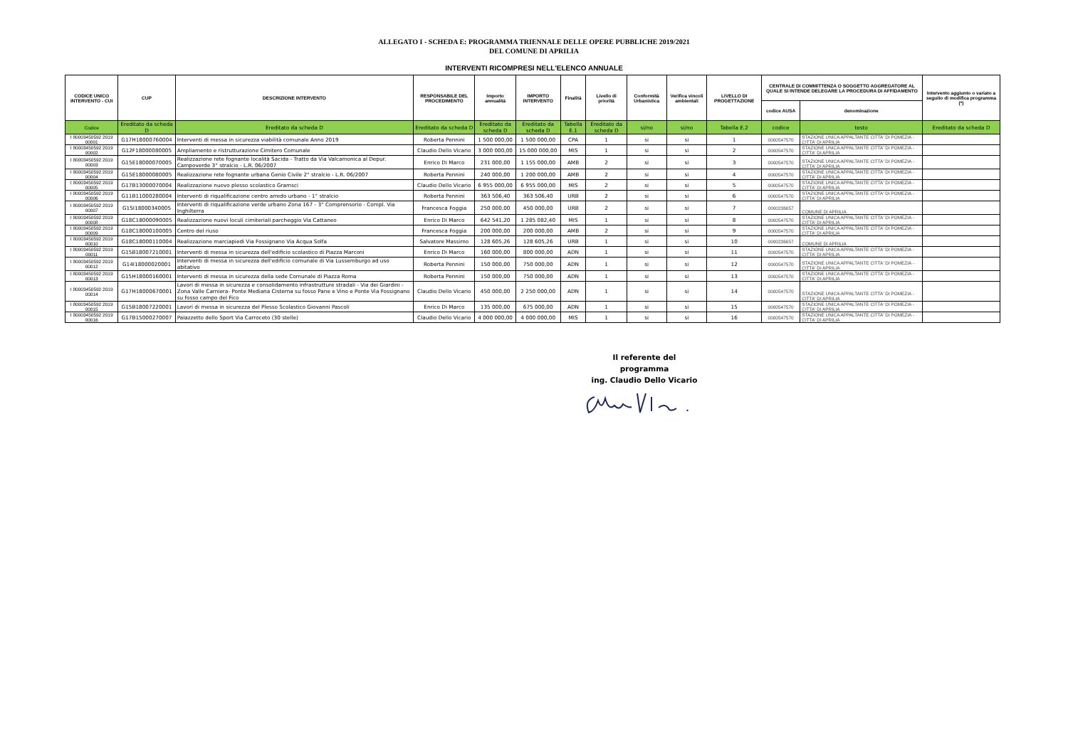ALLEGATO I - SCHEDA E: PROGRAMMA TRIENNALE DELLE OPERE PUBBLICHE 2019/2021
DEL COMUNE DI APRILIA
INTERVENTI RICOMPRESI NELL'ELENCO ANNUALE
| CODICE UNICO INTERVENTO - CUI | CUP | DESCRIZIONE INTERVENTO | RESPONSABILE DEL PROCEDIMENTO | Importo annualità | IMPORTO INTERVENTO | Finalità | Livello di priorità | Conformità Urbanistica | Verifica vincoli ambientali | LIVELLO DI PROGETTAZIONE | CENTRALE DI COMMITTENZA O SOGGETTO AGGREGATORE AL QUALE SI INTENDE DELEGARE LA PROCEDURA DI AFFIDAMENTO | | Intervento aggiunto o variato a seguito di modifica programma (*) |
| --- | --- | --- | --- | --- | --- | --- | --- | --- | --- | --- | --- | --- | --- |
| | | | | | | | | | | | codice AUSA | denominazione | |
| Codice | Ereditato da scheda D | Ereditato da scheda D | Ereditato da scheda D | Ereditato da scheda D | Ereditato da scheda D | Tabella E.1 | Ereditato da scheda D | si/no | si/no | Tabella E.2 | codice | testo | Ereditato da scheda D |
| I 80003450592 2019 00001 | G17H18000760004 | Interventi di messa in sicurezza viabilità comunale Anno 2019 | Roberta Pennini | 1 500 000,00 | 1 500 000,00 | CPA | 1 | si | si | 1 | 0000547570 | STAZIONE UNICA APPALTANTE CITTA' DI POMEZIA - CITTA' DI APRILIA | |
| I 80003450592 2019 00002 | G12F18000080005 | Ampliamento e ristrutturazione Cimitero Comunale | Claudio Dello Vicario | 3 000 000,00 | 15 000 000,00 | MIS | 1 | si | si | 2 | 0000547570 | STAZIONE UNICA APPALTANTE CITTA' DI POMEZIA - CITTA' DI APRILIA | |
| I 80003450592 2019 00003 | G15E18000070005 | Realizzazione rete fognante località Sacida - Tratto da Via Valcamonica al Depur. Campoverde 3° stralcio - L.R. 06/2007 | Enrico Di Marco | 231 000,00 | 1 155 000,00 | AMB | 2 | si | si | 3 | 0000547570 | STAZIONE UNICA APPALTANTE CITTA' DI POMEZIA - CITTA' DI APRILIA | |
| I 80003450592 2019 00004 | G15E18000080005 | Realizzazione rete fognante urbana Genio Civile 2° stralcio - L.R. 06/2007 | Roberta Pennini | 240 000,00 | 1 200 000,00 | AMB | 2 | si | si | 4 | 0000547570 | STAZIONE UNICA APPALTANTE CITTA' DI POMEZIA - CITTA' DI APRILIA | |
| I 80003450592 2019 00005 | G17B13000070004 | Realizzazione nuovo plesso scolastico Gramsci | Claudio Dello Vicario | 6 955 000,00 | 6 955 000,00 | MIS | 2 | si | si | 5 | 0000547570 | STAZIONE UNICA APPALTANTE CITTA' DI POMEZIA - CITTA' DI APRILIA | |
| I 80003450592 2019 00006 | G11B11000280004 | Interventi di riqualificazione centro arredo urbano - 1° stralcio | Roberta Pennini | 363 506,40 | 363 506,40 | URB | 2 | si | si | 6 | 0000547570 | STAZIONE UNICA APPALTANTE CITTA' DI POMEZIA - CITTA' DI APRILIA | |
| I 80003450592 2019 00007 | G15I18000340005 | Interventi di riqualificazione verde urbano Zona 167 - 3° Comprensorio - Compl. Via Inghilterra | Francesca Foggia | 250 000,00 | 450 000,00 | URB | 2 | si | si | 7 | 0000236657 | COMUNE DI APRILIA | |
| I 80003450592 2019 00008 | G18C18000090005 | Realizzazione nuovi loculi cimiteriali parcheggio Via Cattaneo | Enrico Di Marco | 642 541,20 | 1 285 082,40 | MIS | 1 | si | si | 8 | 0000547570 | STAZIONE UNICA APPALTANTE CITTA' DI POMEZIA - CITTA' DI APRILIA | |
| I 80003450592 2019 00009 | G18C18000100005 | Centro del riuso | Francesca Foggia | 200 000,00 | 200 000,00 | AMB | 2 | si | si | 9 | 0000547570 | STAZIONE UNICA APPALTANTE CITTA' DI POMEZIA - CITTA' DI APRILIA | |
| I 80003450592 2019 00010 | G18C18000110004 | Realizzazione marciapiedi Via Fossignano Via Acqua Solfa | Salvatore Massimo | 128 605,26 | 128 605,26 | URB | 1 | si | si | 10 | 0000236657 | COMUNE DI APRILIA | |
| I 80003450592 2019 00011 | G15B18007210001 | Interventi di messa in sicurezza dell'edificio scolastico di Piazza Marconi | Enrico Di Marco | 160 000,00 | 800 000,00 | ADN | 1 | si | si | 11 | 0000547570 | STAZIONE UNICA APPALTANTE CITTA' DI POMEZIA - CITTA' DI APRILIA | |
| I 80003450592 2019 00012 | G14I18000020001 | Interventi di messa in sicurezza dell'edificio comunale di Via Lussemburgo ad uso abitativo | Roberta Pennini | 150 000,00 | 750 000,00 | ADN | 1 | si | si | 12 | 0000547570 | STAZIONE UNICA APPALTANTE CITTA' DI POMEZIA - CITTA' DI APRILIA | |
| I 80003450592 2019 00013 | G15H18000160001 | Interventi di messa in sicurezza della sede Comunale di Piazza Roma | Roberta Pennini | 150 000,00 | 750 000,00 | ADN | 1 | si | si | 13 | 0000547570 | STAZIONE UNICA APPALTANTE CITTA' DI POMEZIA - CITTA' DI APRILIA | |
| I 80003450592 2019 00014 | G17H18000670001 | Lavori di messa in sicurezza e consolidamento infrastrutture stradali - Via dei Giardini - Zona Valle Carniera- Ponte Mediana Cisterna su fosso Pane e Vino e Ponte Via Fossignano su fosso campo del Fico | Claudio Dello Vicario | 450 000,00 | 2 250 000,00 | ADN | 1 | si | si | 14 | 0000547570 | STAZIONE UNICA APPALTANTE CITTA' DI POMEZIA - CITTA' DI APRILIA | |
| I 80003450592 2019 00015 | G15B18007220001 | Lavori di messa in sicurezza del Plesso Scolastico Giovanni Pascoli | Enrico Di Marco | 135 000,00 | 675 000,00 | ADN | 1 | si | si | 15 | 0000547570 | STAZIONE UNICA APPALTANTE CITTA' DI POMEZIA - CITTA' DI APRILIA | |
| I 80003450592 2019 00016 | G17B15000270007 | Palazzetto dello Sport Via Carroceto (30 stelle) | Claudio Dello Vicario | 4 000 000,00 | 4 000 000,00 | MIS | 1 | si | si | 16 | 0000547570 | STAZIONE UNICA APPALTANTE CITTA' DI POMEZIA - CITTA' DI APRILIA | |
Il referente del programma
ing. Claudio Dello Vicario